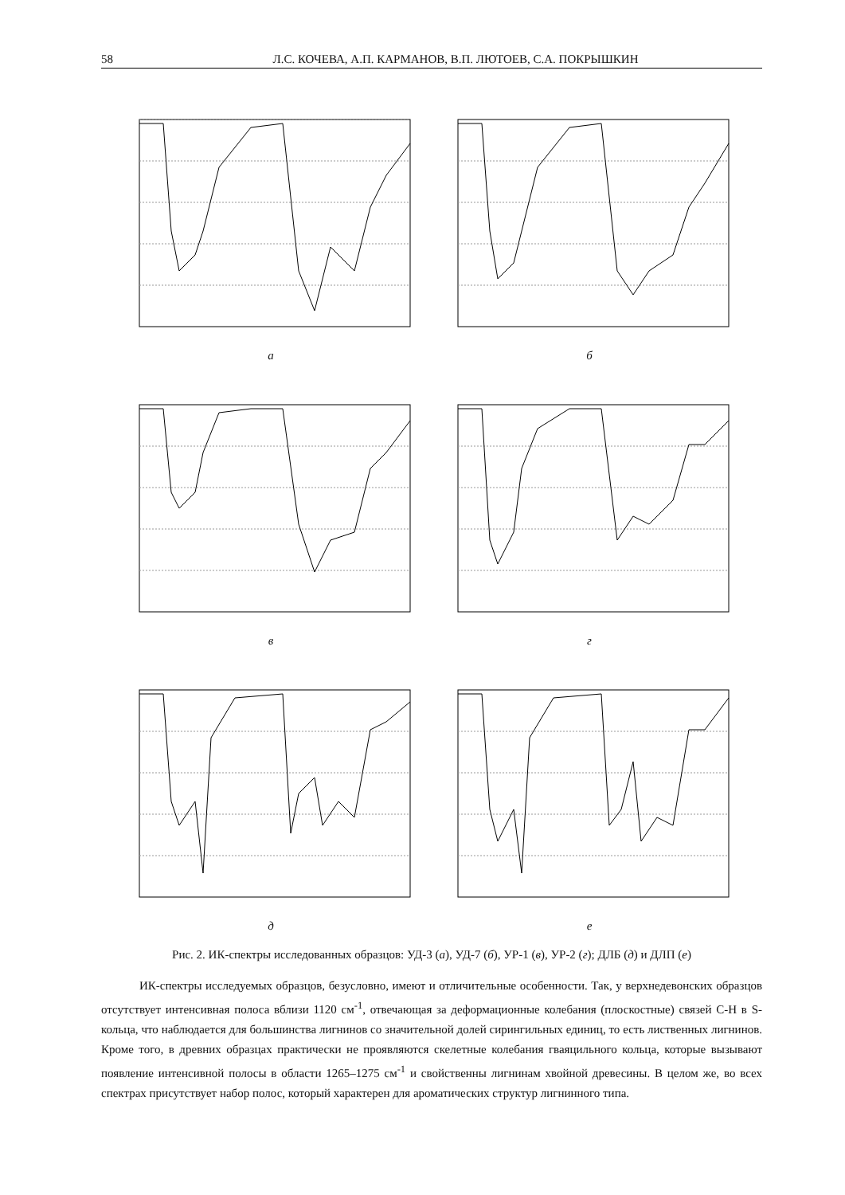58 Л.С. КОЧЕВА, А.П. КАРМАНОВ, В.П. ЛЮТОЕВ, С.А. ПОКРЫШКИН
а
б
в
г
д
е
Рис. 2. ИК-спектры исследованных образцов: УД-3 (а), УД-7 (б), УР-1 (в), УР-2 (г); ДЛБ (д) и ДЛП (е)
ИК-спектры исследуемых образцов, безусловно, имеют и отличительные особенности. Так, у верхнедевонских образцов отсутствует интенсивная полоса вблизи 1120 см<sup>-1</sup>, отвечающая за деформационные колебания (плоскостные) связей С-Н в S-кольца, что наблюдается для большинства лигнинов со значительной долей сирингильных единиц, то есть лиственных лигнинов. Кроме того, в древних образцах практически не проявляются скелетные колебания гваяцильного кольца, которые вызывают появление интенсивной полосы в области 1265–1275 см<sup>-1</sup> и свойственны лигнинам хвойной древесины. В целом же, во всех спектрах присутствует набор полос, который характерен для ароматических структур лигнинного типа.